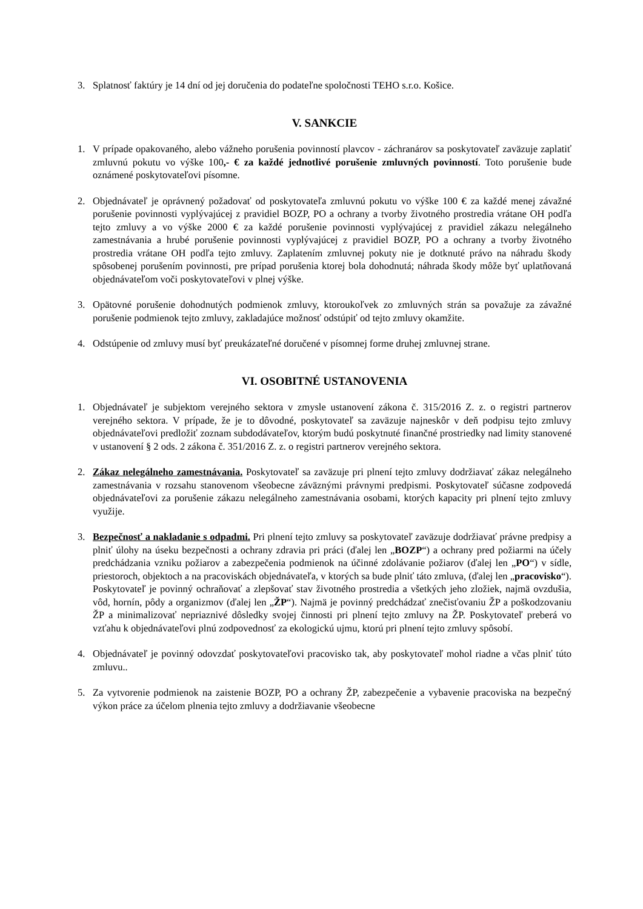3. Splatnosť faktúry je 14 dní od jej doručenia do podateľne spoločnosti TEHO s.r.o. Košice.
V. SANKCIE
1. V prípade opakovaného, alebo vážneho porušenia povinností plavcov - záchranárov sa poskytovateľ zaväzuje zaplatiť zmluvnú pokutu vo výške 100,- € za každé jednotlivé porušenie zmluvných povinností. Toto porušenie bude oznámené poskytovateľovi písomne.
2. Objednávateľ je oprávnený požadovať od poskytovateľa zmluvnú pokutu vo výške 100 € za každé menej závažné porušenie povinnosti vyplývajúcej z pravidiel BOZP, PO a ochrany a tvorby životného prostredia vrátane OH podľa tejto zmluvy a vo výške 2000 € za každé porušenie povinnosti vyplývajúcej z pravidiel zákazu nelegálneho zamestnávania a hrubé porušenie povinnosti vyplývajúcej z pravidiel BOZP, PO a ochrany a tvorby životného prostredia vrátane OH podľa tejto zmluvy. Zaplatením zmluvnej pokuty nie je dotknuté právo na náhradu škody spôsobenej porušením povinnosti, pre prípad porušenia ktorej bola dohodnutá; náhrada škody môže byť uplatňovaná objednávateľom voči poskytovateľovi v plnej výške.
3. Opätovné porušenie dohodnutých podmienok zmluvy, ktoroukoľvek zo zmluvných strán sa považuje za závažné porušenie podmienok tejto zmluvy, zakladajúce možnosť odstúpiť od tejto zmluvy okamžite.
4. Odstúpenie od zmluvy musí byť preukázateľné doručené v písomnej forme druhej zmluvnej strane.
VI. OSOBITNÉ USTANOVENIA
1. Objednávateľ je subjektom verejného sektora v zmysle ustanovení zákona č. 315/2016 Z. z. o registri partnerov verejného sektora. V prípade, že je to dôvodné, poskytovateľ sa zaväzuje najneskôr v deň podpisu tejto zmluvy objednávateľovi predložiť zoznam subdodávateľov, ktorým budú poskytnuté finančné prostriedky nad limity stanovené v ustanovení § 2 ods. 2 zákona č. 351/2016 Z. z. o registri partnerov verejného sektora.
2. Zákaz nelegálneho zamestnávania. Poskytovateľ sa zaväzuje pri plnení tejto zmluvy dodržiavať zákaz nelegálneho zamestnávania v rozsahu stanovenom všeobecne záväznými právnymi predpismi. Poskytovateľ súčasne zodpovedá objednávateľovi za porušenie zákazu nelegálneho zamestnávania osobami, ktorých kapacity pri plnení tejto zmluvy využije.
3. Bezpečnosť a nakladanie s odpadmi. Pri plnení tejto zmluvy sa poskytovateľ zaväzuje dodržiavať právne predpisy a plniť úlohy na úseku bezpečnosti a ochrany zdravia pri práci (ďalej len „BOZP“) a ochrany pred požiarmi na účely predchádzania vzniku požiarov a zabezpečenia podmienok na účinné zdolávanie požiarov (ďalej len „PO“) v sídle, priestoroch, objektoch a na pracoviskách objednávateľa, v ktorých sa bude plniť táto zmluva, (ďalej len „pracovisko“). Poskytovateľ je povinný ochraňovať a zlepšovať stav životného prostredia a všetkých jeho zložiek, najmä ovzdušia, vôd, hornín, pôdy a organizmov (ďalej len „ŽP“). Najmä je povinný predchádzať znečisťovaniu ŽP a poškodzovaniu ŽP a minimalizovať nepriaznivé dôsledky svojej činnosti pri plnení tejto zmluvy na ŽP. Poskytovateľ preberá vo vzťahu k objednávateľovi plnú zodpovednosť za ekologickú ujmu, ktorú pri plnení tejto zmluvy spôsobí.
4. Objednávateľ je povinný odovzdať poskytovateľovi pracovisko tak, aby poskytovateľ mohol riadne a včas plniť túto zmluvu..
5. Za vytvorenie podmienok na zaistenie BOZP, PO a ochrany ŽP, zabezpečenie a vybavenie pracoviska na bezpečný výkon práce za účelom plnenia tejto zmluvy a dodržiavanie všeobecne